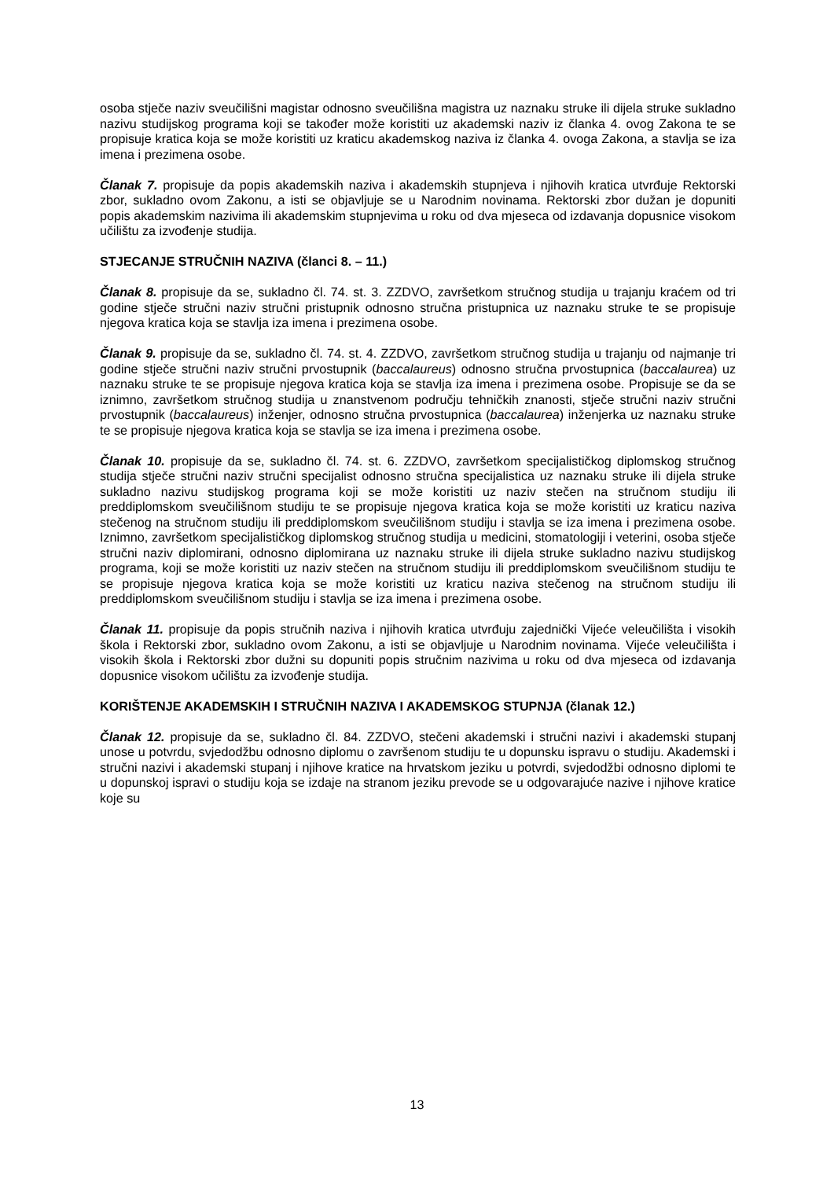osoba stječe naziv sveučilišni magistar odnosno sveučilišna magistra uz naznaku struke ili dijela struke sukladno nazivu studijskog programa koji se također može koristiti uz akademski naziv iz članka 4. ovog Zakona te se propisuje kratica koja se može koristiti uz kraticu akademskog naziva iz članka 4. ovoga Zakona, a stavlja se iza imena i prezimena osobe.
Članak 7. propisuje da popis akademskih naziva i akademskih stupnjeva i njihovih kratica utvrđuje Rektorski zbor, sukladno ovom Zakonu, a isti se objavljuje se u Narodnim novinama. Rektorski zbor dužan je dopuniti popis akademskim nazivima ili akademskim stupnjevima u roku od dva mjeseca od izdavanja dopusnice visokom učilištu za izvođenje studija.
STJECANJE STRUČNIH NAZIVA (članci 8. – 11.)
Članak 8. propisuje da se, sukladno čl. 74. st. 3. ZZDVO, završetkom stručnog studija u trajanju kraćem od tri godine stječe stručni naziv stručni pristupnik odnosno stručna pristupnica uz naznaku struke te se propisuje njegova kratica koja se stavlja iza imena i prezimena osobe.
Članak 9. propisuje da se, sukladno čl. 74. st. 4. ZZDVO, završetkom stručnog studija u trajanju od najmanje tri godine stječe stručni naziv stručni prvostupnik (baccalaureus) odnosno stručna prvostupnica (baccalaurea) uz naznaku struke te se propisuje njegova kratica koja se stavlja iza imena i prezimena osobe. Propisuje se da se iznimno, završetkom stručnog studija u znanstvenom području tehničkih znanosti, stječe stručni naziv stručni prvostupnik (baccalaureus) inženjer, odnosno stručna prvostupnica (baccalaurea) inženjerka uz naznaku struke te se propisuje njegova kratica koja se stavlja se iza imena i prezimena osobe.
Članak 10. propisuje da se, sukladno čl. 74. st. 6. ZZDVO, završetkom specijalističkog diplomskog stručnog studija stječe stručni naziv stručni specijalist odnosno stručna specijalistica uz naznaku struke ili dijela struke sukladno nazivu studijskog programa koji se može koristiti uz naziv stečen na stručnom studiju ili preddiplomskom sveučilišnom studiju te se propisuje njegova kratica koja se može koristiti uz kraticu naziva stečenog na stručnom studiju ili preddiplomskom sveučilišnom studiju i stavlja se iza imena i prezimena osobe. Iznimno, završetkom specijalističkog diplomskog stručnog studija u medicini, stomatologiji i veterini, osoba stječe stručni naziv diplomirani, odnosno diplomirana uz naznaku struke ili dijela struke sukladno nazivu studijskog programa, koji se može koristiti uz naziv stečen na stručnom studiju ili preddiplomskom sveučilišnom studiju te se propisuje njegova kratica koja se može koristiti uz kraticu naziva stečenog na stručnom studiju ili preddiplomskom sveučilišnom studiju i stavlja se iza imena i prezimena osobe.
Članak 11. propisuje da popis stručnih naziva i njihovih kratica utvrđuju zajednički Vijeće veleučilišta i visokih škola i Rektorski zbor, sukladno ovom Zakonu, a isti se objavljuje u Narodnim novinama. Vijeće veleučilišta i visokih škola i Rektorski zbor dužni su dopuniti popis stručnim nazivima u roku od dva mjeseca od izdavanja dopusnice visokom učilištu za izvođenje studija.
KORIŠTENJE AKADEMSKIH I STRUČNIH NAZIVA I AKADEMSKOG STUPNJA (članak 12.)
Članak 12. propisuje da se, sukladno čl. 84. ZZDVO, stečeni akademski i stručni nazivi i akademski stupanj unose u potvrdu, svjedodžbu odnosno diplomu o završenom studiju te u dopunsku ispravu o studiju. Akademski i stručni nazivi i akademski stupanj i njihove kratice na hrvatskom jeziku u potvrdi, svjedodžbi odnosno diplomi te u dopunskoj ispravi o studiju koja se izdaje na stranom jeziku prevode se u odgovarajuće nazive i njihove kratice koje su
13